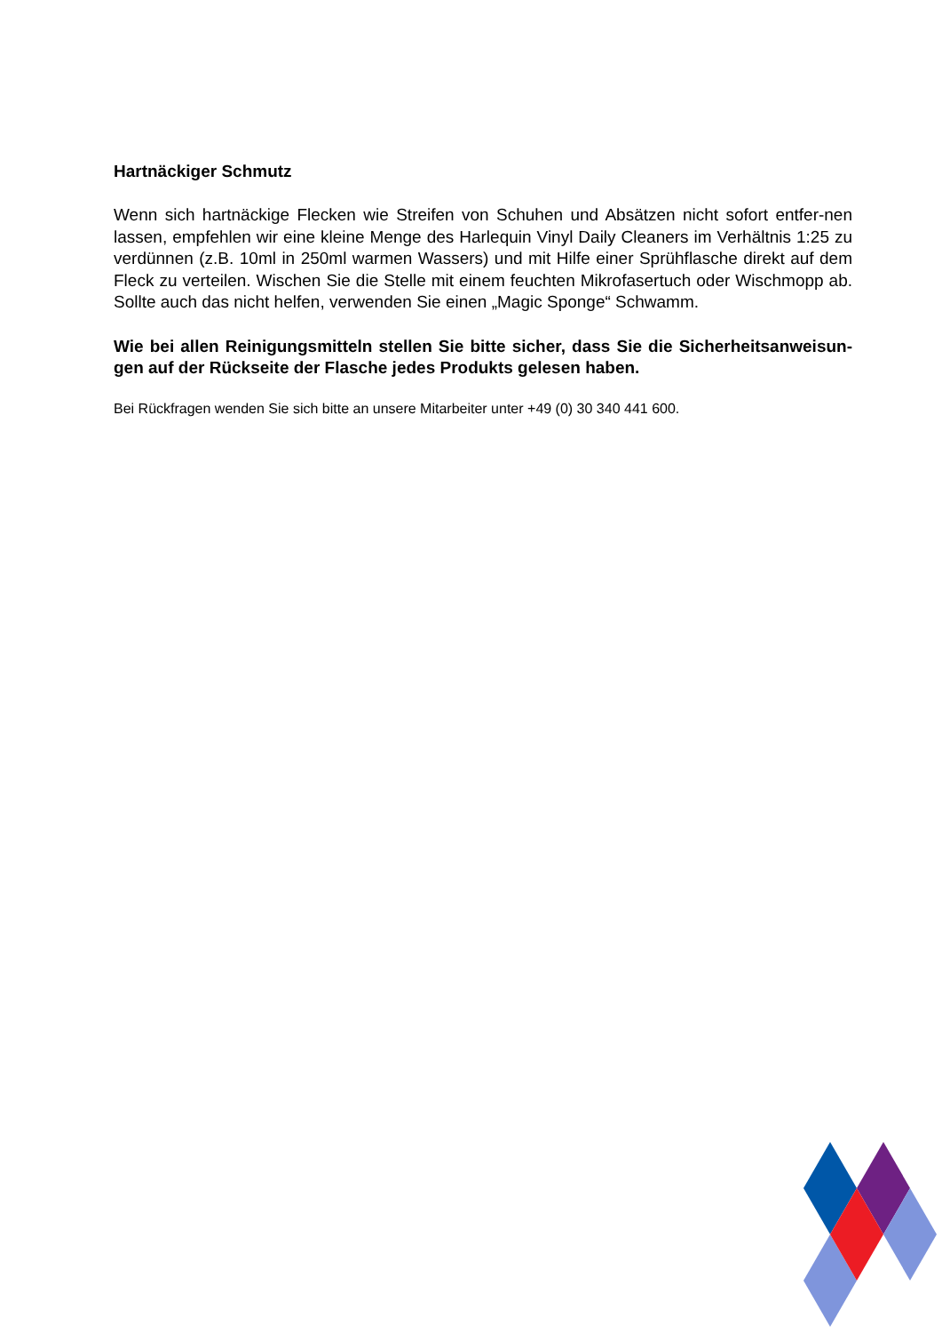Hartnäckiger Schmutz
Wenn sich hartnäckige Flecken wie Streifen von Schuhen und Absätzen nicht sofort entfer-nen lassen, empfehlen wir eine kleine Menge des Harlequin Vinyl Daily Cleaners im Verhältnis 1:25 zu verdünnen (z.B. 10ml in 250ml warmen Wassers) und mit Hilfe einer Sprühflasche direkt auf dem Fleck zu verteilen. Wischen Sie die Stelle mit einem feuchten Mikrofasertuch oder Wischmopp ab. Sollte auch das nicht helfen, verwenden Sie einen „Magic Sponge“ Schwamm.
Wie bei allen Reinigungsmitteln stellen Sie bitte sicher, dass Sie die Sicherheitsanweisun-gen auf der Rückseite der Flasche jedes Produkts gelesen haben.
Bei Rückfragen wenden Sie sich bitte an unsere Mitarbeiter unter +49 (0) 30 340 441 600.